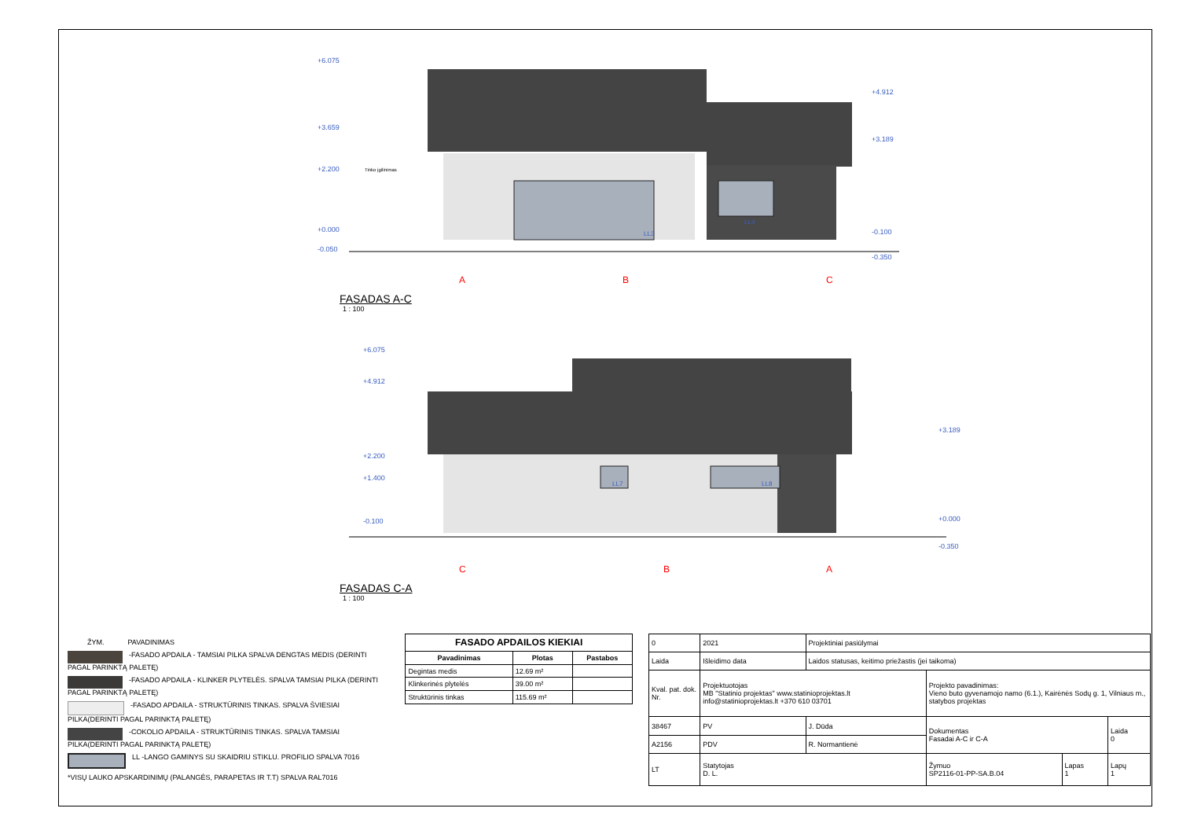+6.075
+3.659
+2.200
Tinko įgilinimas
+0.000
-0.050
+4.912
+3.189
-0.100
-0.350
LL3
LL4
A
B
C
FASADAS A-C
1 : 100
+6.075
+4.912
+2.200
+1.400
-0.100
+3.189
+0.000
-0.350
LL7
LL8
C
B
A
FASADAS C-A
1 : 100
ŽYM. PAVADINIMAS
-FASADO APDAILA - TAMSIAI PILKA SPALVA DENGTAS MEDIS (DERINTI PAGAL PARINKTĄ PALETĘ)
-FASADO APDAILA - KLINKER PLYTELĖS. SPALVA TAMSIAI PILKA (DERINTI PAGAL PARINKTĄ PALETĘ)
-FASADO APDAILA - STRUKTŪRINIS TINKAS. SPALVA ŠVIESIAI PILKA(DERINTI PAGAL PARINKTĄ PALETĘ)
-COKOLIO APDAILA - STRUKTŪRINIS TINKAS. SPALVA TAMSIAI PILKA(DERINTI PAGAL PARINKTĄ PALETĘ)
LL -LANGO GAMINYS SU SKAIDRIU STIKLU. PROFILIO SPALVA 7016
*VISŲ LAUKO APSKARDINIMŲ (PALANGĖS, PARAPETAS IR T.T) SPALVA RAL7016
| FASADO APDAILOS KIEKIAI | | |
| --- | --- | --- |
| Pavadinimas | Plotas | Pastabos |
| Degintas medis | 12.69 m² | |
| Klinkerinės plytelės | 39.00 m² | |
| Struktūrinis tinkas | 115.69 m² | |
| 0 | 2021 | Projektiniai pasiūlymai | | | |
| Laida | Išleidimo data | Laidos statusas, keitimo priežastis (jei taikoma) | | | |
| Kval. pat. dok. Nr. | Projektuotojas MB "Statinio projektas" www.statinioprojektas.lt info@statinioprojektas.lt +370 610 03701 | | Projekto pavadinimas: Vieno buto gyvenamojo namo (6.1.), Kairėnės Sodų g. 1, Vilniaus m., statybos projektas | | |
| 38467 | PV | J. Dūda | Dokumentas Fasadai A-C ir C-A | | Laida 0 |
| A2156 | PDV | R. Normantienė | | | |
| LT | Statytojas D. L. | | Žymuo SP2116-01-PP-SA.B.04 | Lapas 1 | Lapų 1 |